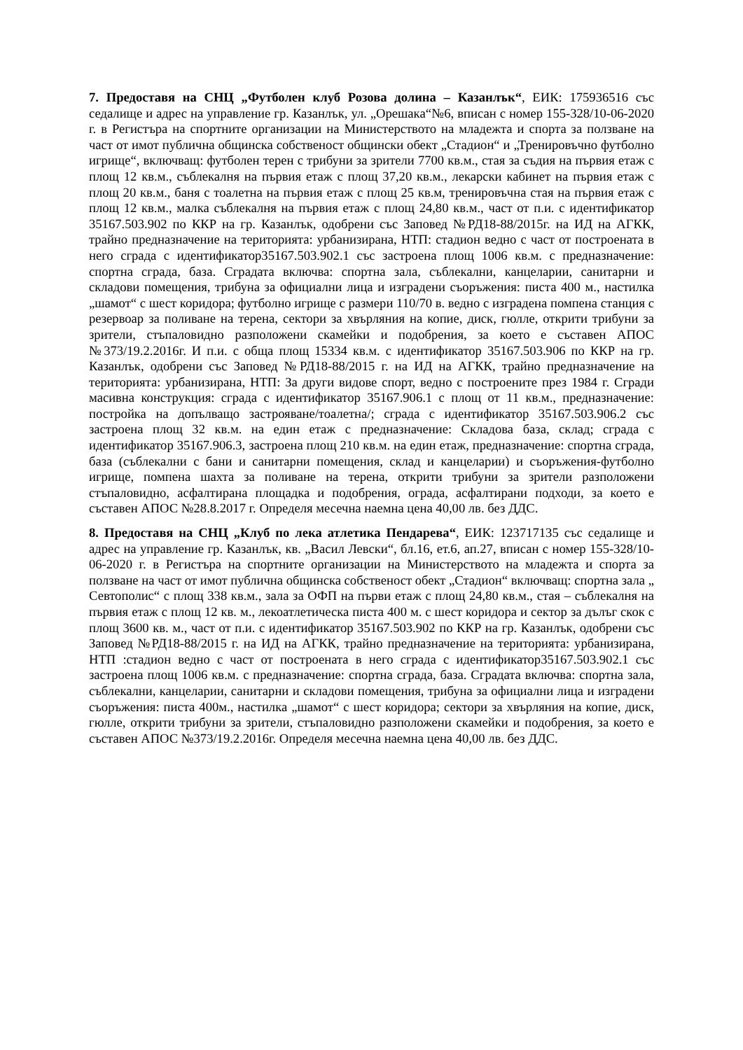7. Предоставя на СНЦ „Футболен клуб Розова долина – Казанлък“, ЕИК: 175936516 със седалище и адрес на управление гр. Казанлък, ул. „Орешака“№6, вписан с номер 155-328/10-06-2020 г. в Регистъра на спортните организации на Министерството на младежта и спорта за ползване на част от имот публична общинска собственост общински обект „Стадион“ и „Тренировъчно футболно игрище“, включващ: футболен терен с трибуни за зрители 7700 кв.м., стая за съдия на първия етаж с площ 12 кв.м., съблекалня на първия етаж с площ 37,20 кв.м., лекарски кабинет на първия етаж с площ 20 кв.м., баня с тоалетна на първия етаж с площ 25 кв.м, тренировъчна стая на първия етаж с площ 12 кв.м., малка съблекалня на първия етаж с площ 24,80 кв.м., част от п.и. с идентификатор 35167.503.902 по ККР на гр. Казанлък, одобрени със Заповед №РД18-88/2015г. на ИД на АГКК, трайно предназначение на територията: урбанизирана, НТП: стадион ведно с част от построената в него сграда с идентификатор35167.503.902.1 със застроена площ 1006 кв.м. с предназначение: спортна сграда, база. Сградата включва: спортна зала, съблекални, канцеларии, санитарни и складови помещения, трибуна за официални лица и изградени съоръжения: писта 400 м., настилка „шамот“ с шест коридора; футболно игрище с размери 110/70 в. ведно с изградена помпена станция с резервоар за поливане на терена, сектори за хвърляния на копие, диск, гюлле, открити трибуни за зрители, стъпаловидно разположени скамейки и подобрения, за което е съставен АПОС №373/19.2.2016г. И п.и. с обща площ 15334 кв.м. с идентификатор 35167.503.906 по ККР на гр. Казанлък, одобрени със Заповед №РД18-88/2015 г. на ИД на АГКК, трайно предназначение на територията: урбанизирана, НТП: За други видове спорт, ведно с построените през 1984 г. Сгради масивна конструкция: сграда с идентификатор 35167.906.1 с площ от 11 кв.м., предназначение: постройка на допълващо застрояване/тоалетна/; сграда с идентификатор 35167.503.906.2 със застроена площ 32 кв.м. на един етаж с предназначение: Складова база, склад; сграда с идентификатор 35167.906.3, застроена площ 210 кв.м. на един етаж, предназначение: спортна сграда, база (съблекални с бани и санитарни помещения, склад и канцеларии) и съоръжения-футболно игрище, помпена шахта за поливане на терена, открити трибуни за зрители разположени стъпаловидно, асфалтирана площадка и подобрения, ограда, асфалтирани подходи, за което е съставен АПОС №28.8.2017 г. Определя месечна наемна цена 40,00 лв. без ДДС.
8. Предоставя на СНЦ „Клуб по лека атлетика Пендарева“, ЕИК: 123717135 със седалище и адрес на управление гр. Казанлък, кв. „Васил Левски“, бл.16, ет.6, ап.27, вписан с номер 155-328/10-06-2020 г. в Регистъра на спортните организации на Министерството на младежта и спорта за ползване на част от имот публична общинска собственост обект „Стадион“ включващ: спортна зала „ Севтополис“ с площ 338 кв.м., зала за ОФП на първи етаж с площ 24,80 кв.м., стая – съблекалня на първия етаж с площ 12 кв. м., лекоатлетическа писта 400 м. с шест коридора и сектор за дълъг скок с площ 3600 кв. м., част от п.и. с идентификатор 35167.503.902 по ККР на гр. Казанлък, одобрени със Заповед №РД18-88/2015 г. на ИД на АГКК, трайно предназначение на територията: урбанизирана, НТП :стадион ведно с част от построената в него сграда с идентификатор35167.503.902.1 със застроена площ 1006 кв.м. с предназначение: спортна сграда, база. Сградата включва: спортна зала, съблекални, канцеларии, санитарни и складови помещения, трибуна за официални лица и изградени съоръжения: писта 400м., настилка „шамот“ с шест коридора; сектори за хвърляния на копие, диск, гюлле, открити трибуни за зрители, стъпаловидно разположени скамейки и подобрения, за което е съставен АПОС №373/19.2.2016г. Определя месечна наемна цена 40,00 лв. без ДДС.